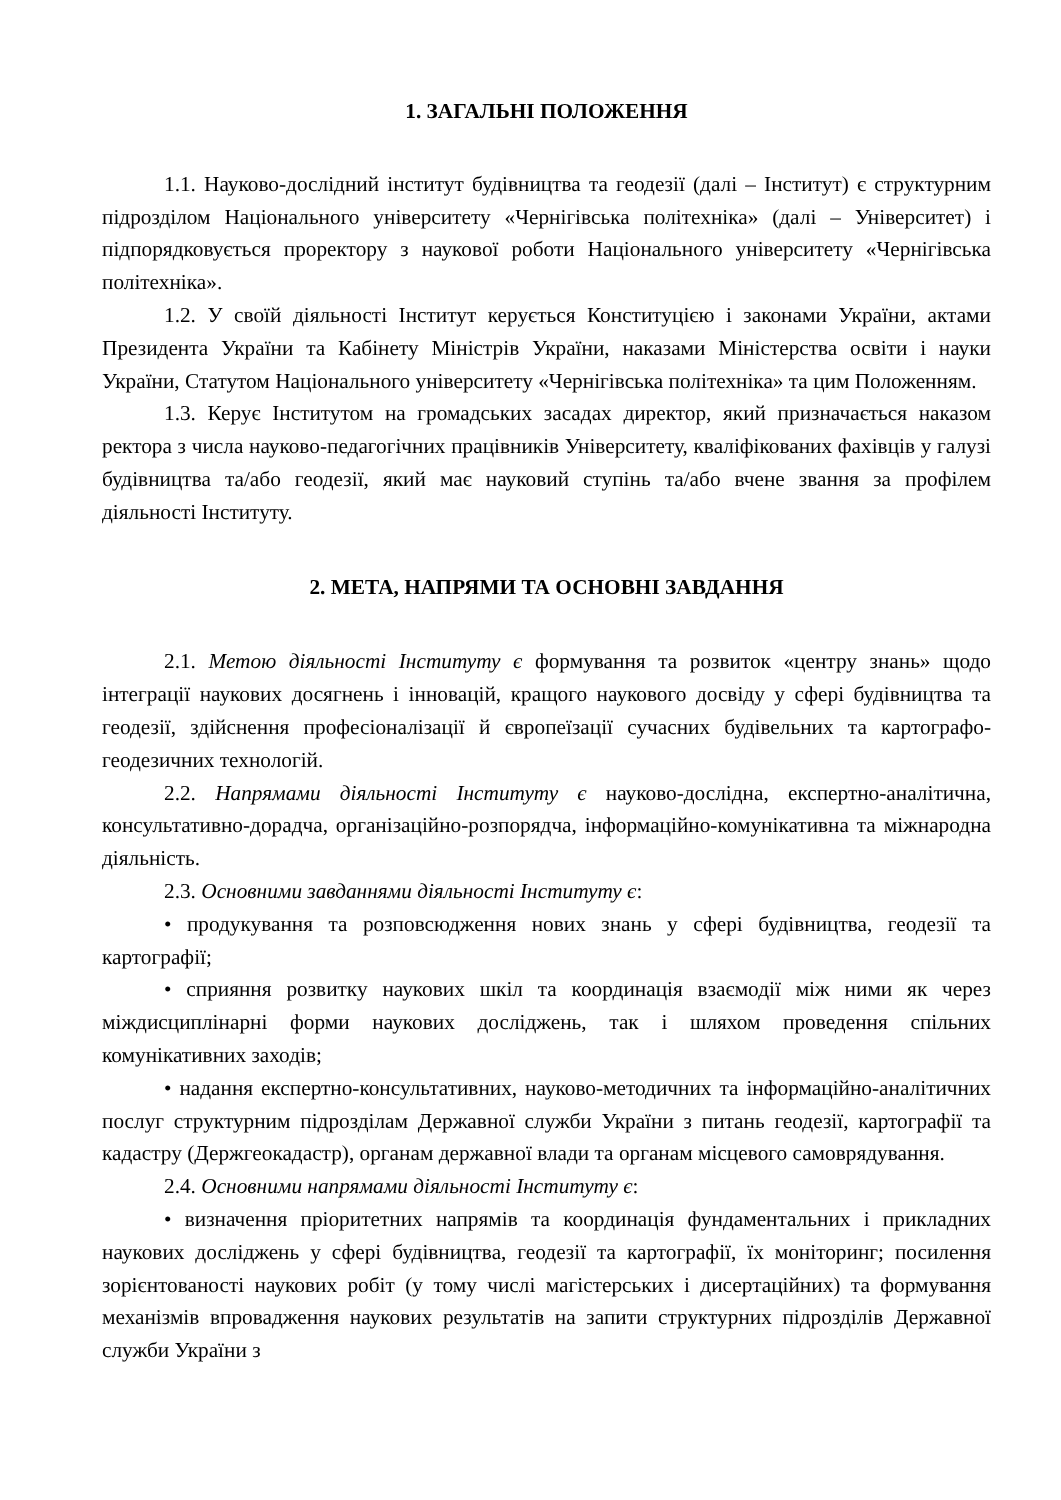1. ЗАГАЛЬНІ ПОЛОЖЕННЯ
1.1. Науково-дослідний інститут будівництва та геодезії (далі – Інститут) є структурним підрозділом Національного університету «Чернігівська політехніка» (далі – Університет) і підпорядковується проректору з наукової роботи Національного університету «Чернігівська політехніка».
1.2. У своїй діяльності Інститут керується Конституцією і законами України, актами Президента України та Кабінету Міністрів України, наказами Міністерства освіти і науки України, Статутом Національного університету «Чернігівська політехніка» та цим Положенням.
1.3. Керує Інститутом на громадських засадах директор, який призначається наказом ректора з числа науково-педагогічних працівників Університету, кваліфікованих фахівців у галузі будівництва та/або геодезії, який має науковий ступінь та/або вчене звання за профілем діяльності Інституту.
2. МЕТА, НАПРЯМИ ТА ОСНОВНІ ЗАВДАННЯ
2.1. Метою діяльності Інституту є формування та розвиток «центру знань» щодо інтеграції наукових досягнень і інновацій, кращого наукового досвіду у сфері будівництва та геодезії, здійснення професіоналізації й європеїзації сучасних будівельних та картографо-геодезичних технологій.
2.2. Напрямами діяльності Інституту є науково-дослідна, експертно-аналітична, консультативно-дорадча, організаційно-розпорядча, інформаційно-комунікативна та міжнародна діяльність.
2.3. Основними завданнями діяльності Інституту є:
• продукування та розповсюдження нових знань у сфері будівництва, геодезії та картографії;
• сприяння розвитку наукових шкіл та координація взаємодії між ними як через міждисциплінарні форми наукових досліджень, так і шляхом проведення спільних комунікативних заходів;
• надання експертно-консультативних, науково-методичних та інформаційно-аналітичних послуг структурним підрозділам Державної служби України з питань геодезії, картографії та кадастру (Держгеокадастр), органам державної влади та органам місцевого самоврядування.
2.4. Основними напрямами діяльності Інституту є:
• визначення пріоритетних напрямів та координація фундаментальних і прикладних наукових досліджень у сфері будівництва, геодезії та картографії, їх моніторинг; посилення зорієнтованості наукових робіт (у тому числі магістерських і дисертаційних) та формування механізмів впровадження наукових результатів на запити структурних підрозділів Державної служби України з